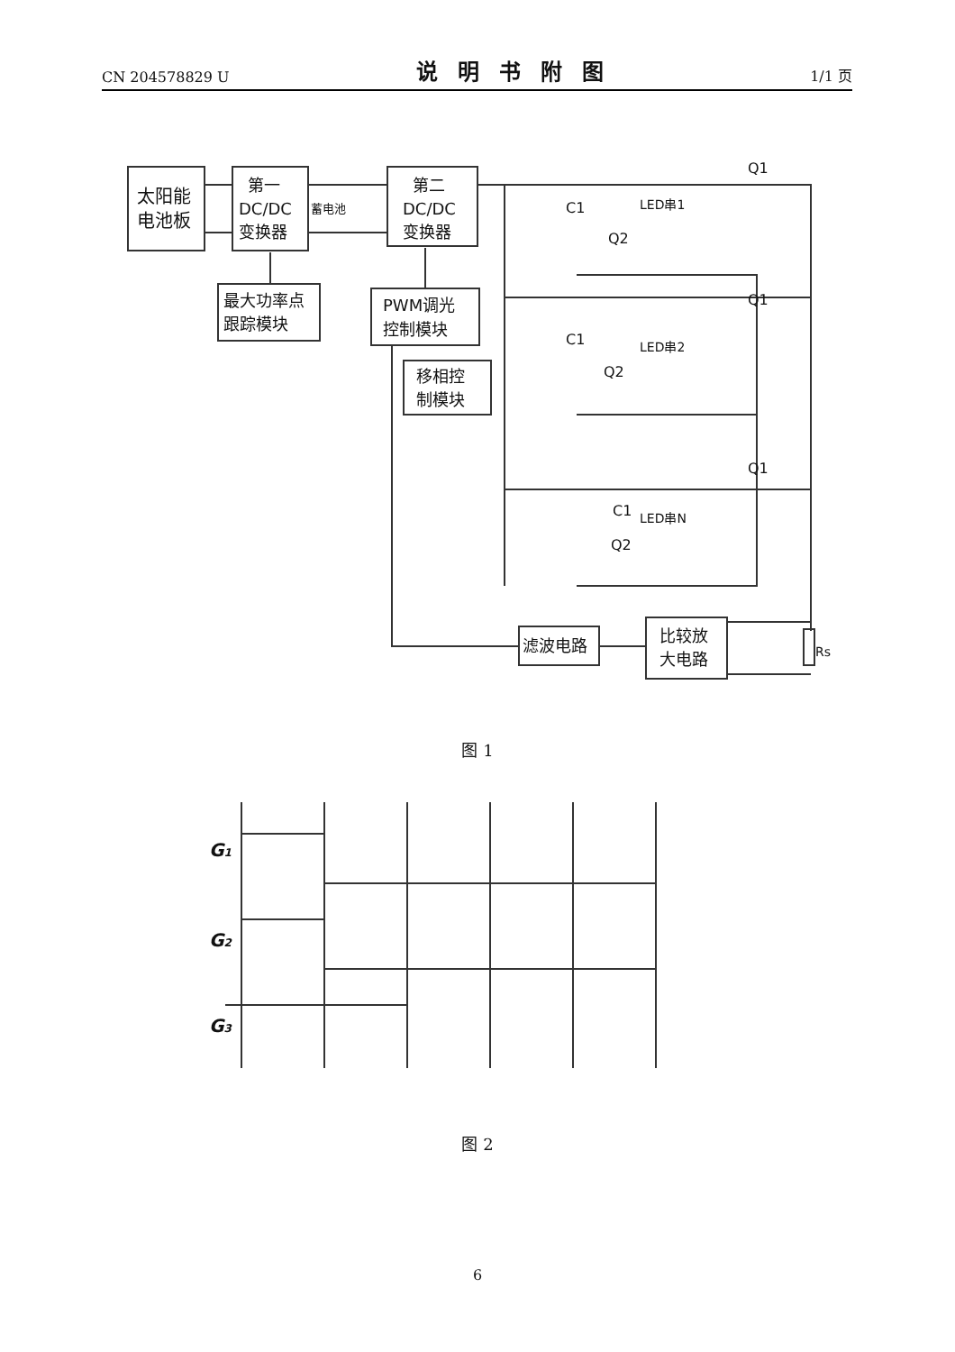CN 204578829 U 说明书附图 1/1 页
太阳能
电池板
第一
DC/DC
变换器
蓄电池
第二
DC/DC
变换器
最大功率点
跟踪模块
PWM调光
控制模块
移相控
制模块
Q1
LED串1
C1
Q2
Q1
LED串2
C1
Q2
Q1
LED串N
C1
Q2
滤波电路
比较放
大电路
Rs
图 1
G1
G2
G3
图 2
6